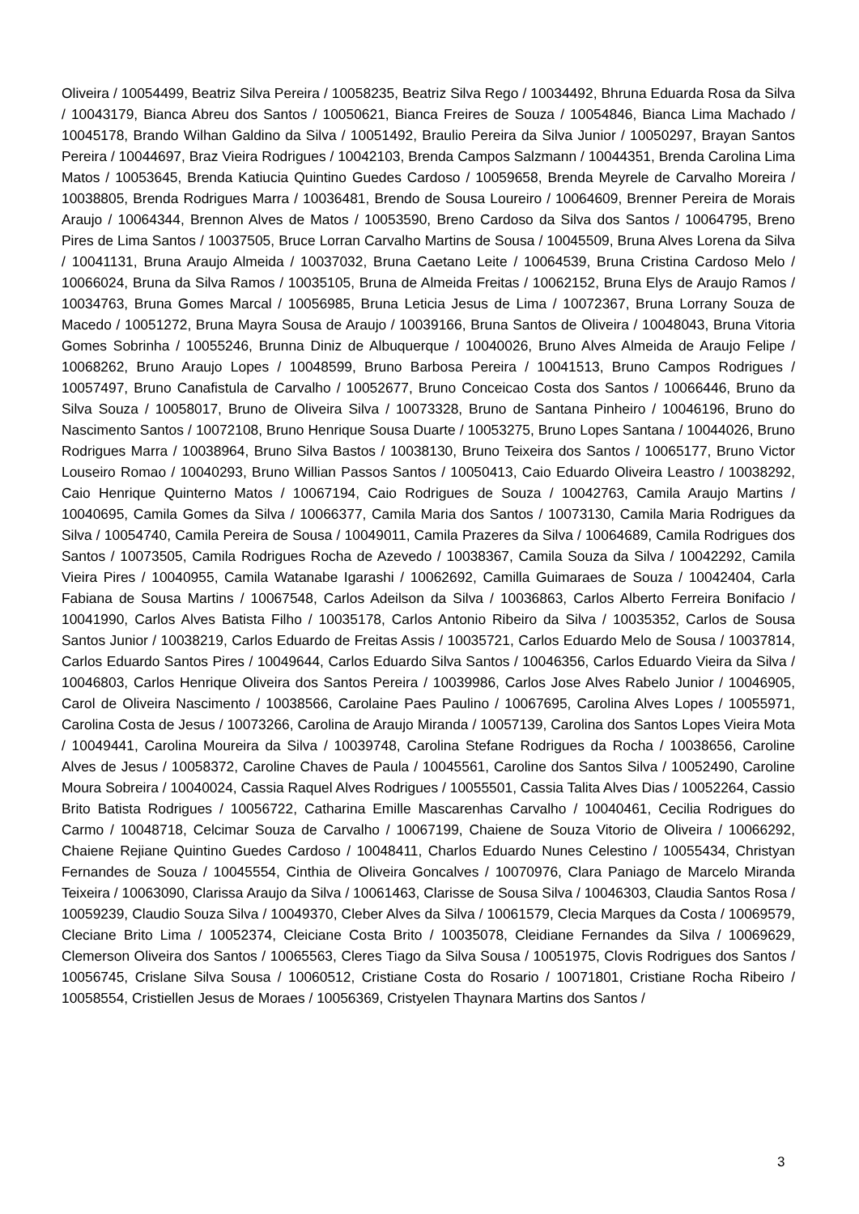Oliveira / 10054499, Beatriz Silva Pereira / 10058235, Beatriz Silva Rego / 10034492, Bhruna Eduarda Rosa da Silva / 10043179, Bianca Abreu dos Santos / 10050621, Bianca Freires de Souza / 10054846, Bianca Lima Machado / 10045178, Brando Wilhan Galdino da Silva / 10051492, Braulio Pereira da Silva Junior / 10050297, Brayan Santos Pereira / 10044697, Braz Vieira Rodrigues / 10042103, Brenda Campos Salzmann / 10044351, Brenda Carolina Lima Matos / 10053645, Brenda Katiucia Quintino Guedes Cardoso / 10059658, Brenda Meyrele de Carvalho Moreira / 10038805, Brenda Rodrigues Marra / 10036481, Brendo de Sousa Loureiro / 10064609, Brenner Pereira de Morais Araujo / 10064344, Brennon Alves de Matos / 10053590, Breno Cardoso da Silva dos Santos / 10064795, Breno Pires de Lima Santos / 10037505, Bruce Lorran Carvalho Martins de Sousa / 10045509, Bruna Alves Lorena da Silva / 10041131, Bruna Araujo Almeida / 10037032, Bruna Caetano Leite / 10064539, Bruna Cristina Cardoso Melo / 10066024, Bruna da Silva Ramos / 10035105, Bruna de Almeida Freitas / 10062152, Bruna Elys de Araujo Ramos / 10034763, Bruna Gomes Marcal / 10056985, Bruna Leticia Jesus de Lima / 10072367, Bruna Lorrany Souza de Macedo / 10051272, Bruna Mayra Sousa de Araujo / 10039166, Bruna Santos de Oliveira / 10048043, Bruna Vitoria Gomes Sobrinha / 10055246, Brunna Diniz de Albuquerque / 10040026, Bruno Alves Almeida de Araujo Felipe / 10068262, Bruno Araujo Lopes / 10048599, Bruno Barbosa Pereira / 10041513, Bruno Campos Rodrigues / 10057497, Bruno Canafistula de Carvalho / 10052677, Bruno Conceicao Costa dos Santos / 10066446, Bruno da Silva Souza / 10058017, Bruno de Oliveira Silva / 10073328, Bruno de Santana Pinheiro / 10046196, Bruno do Nascimento Santos / 10072108, Bruno Henrique Sousa Duarte / 10053275, Bruno Lopes Santana / 10044026, Bruno Rodrigues Marra / 10038964, Bruno Silva Bastos / 10038130, Bruno Teixeira dos Santos / 10065177, Bruno Victor Louseiro Romao / 10040293, Bruno Willian Passos Santos / 10050413, Caio Eduardo Oliveira Leastro / 10038292, Caio Henrique Quinterno Matos / 10067194, Caio Rodrigues de Souza / 10042763, Camila Araujo Martins / 10040695, Camila Gomes da Silva / 10066377, Camila Maria dos Santos / 10073130, Camila Maria Rodrigues da Silva / 10054740, Camila Pereira de Sousa / 10049011, Camila Prazeres da Silva / 10064689, Camila Rodrigues dos Santos / 10073505, Camila Rodrigues Rocha de Azevedo / 10038367, Camila Souza da Silva / 10042292, Camila Vieira Pires / 10040955, Camila Watanabe Igarashi / 10062692, Camilla Guimaraes de Souza / 10042404, Carla Fabiana de Sousa Martins / 10067548, Carlos Adeilson da Silva / 10036863, Carlos Alberto Ferreira Bonifacio / 10041990, Carlos Alves Batista Filho / 10035178, Carlos Antonio Ribeiro da Silva / 10035352, Carlos de Sousa Santos Junior / 10038219, Carlos Eduardo de Freitas Assis / 10035721, Carlos Eduardo Melo de Sousa / 10037814, Carlos Eduardo Santos Pires / 10049644, Carlos Eduardo Silva Santos / 10046356, Carlos Eduardo Vieira da Silva / 10046803, Carlos Henrique Oliveira dos Santos Pereira / 10039986, Carlos Jose Alves Rabelo Junior / 10046905, Carol de Oliveira Nascimento / 10038566, Carolaine Paes Paulino / 10067695, Carolina Alves Lopes / 10055971, Carolina Costa de Jesus / 10073266, Carolina de Araujo Miranda / 10057139, Carolina dos Santos Lopes Vieira Mota / 10049441, Carolina Moureira da Silva / 10039748, Carolina Stefane Rodrigues da Rocha / 10038656, Caroline Alves de Jesus / 10058372, Caroline Chaves de Paula / 10045561, Caroline dos Santos Silva / 10052490, Caroline Moura Sobreira / 10040024, Cassia Raquel Alves Rodrigues / 10055501, Cassia Talita Alves Dias / 10052264, Cassio Brito Batista Rodrigues / 10056722, Catharina Emille Mascarenhas Carvalho / 10040461, Cecilia Rodrigues do Carmo / 10048718, Celcimar Souza de Carvalho / 10067199, Chaiene de Souza Vitorio de Oliveira / 10066292, Chaiene Rejiane Quintino Guedes Cardoso / 10048411, Charlos Eduardo Nunes Celestino / 10055434, Christyan Fernandes de Souza / 10045554, Cinthia de Oliveira Goncalves / 10070976, Clara Paniago de Marcelo Miranda Teixeira / 10063090, Clarissa Araujo da Silva / 10061463, Clarisse de Sousa Silva / 10046303, Claudia Santos Rosa / 10059239, Claudio Souza Silva / 10049370, Cleber Alves da Silva / 10061579, Clecia Marques da Costa / 10069579, Cleciane Brito Lima / 10052374, Cleiciane Costa Brito / 10035078, Cleidiane Fernandes da Silva / 10069629, Clemerson Oliveira dos Santos / 10065563, Cleres Tiago da Silva Sousa / 10051975, Clovis Rodrigues dos Santos / 10056745, Crislane Silva Sousa / 10060512, Cristiane Costa do Rosario / 10071801, Cristiane Rocha Ribeiro / 10058554, Cristiellen Jesus de Moraes / 10056369, Cristyelen Thaynara Martins dos Santos /
3